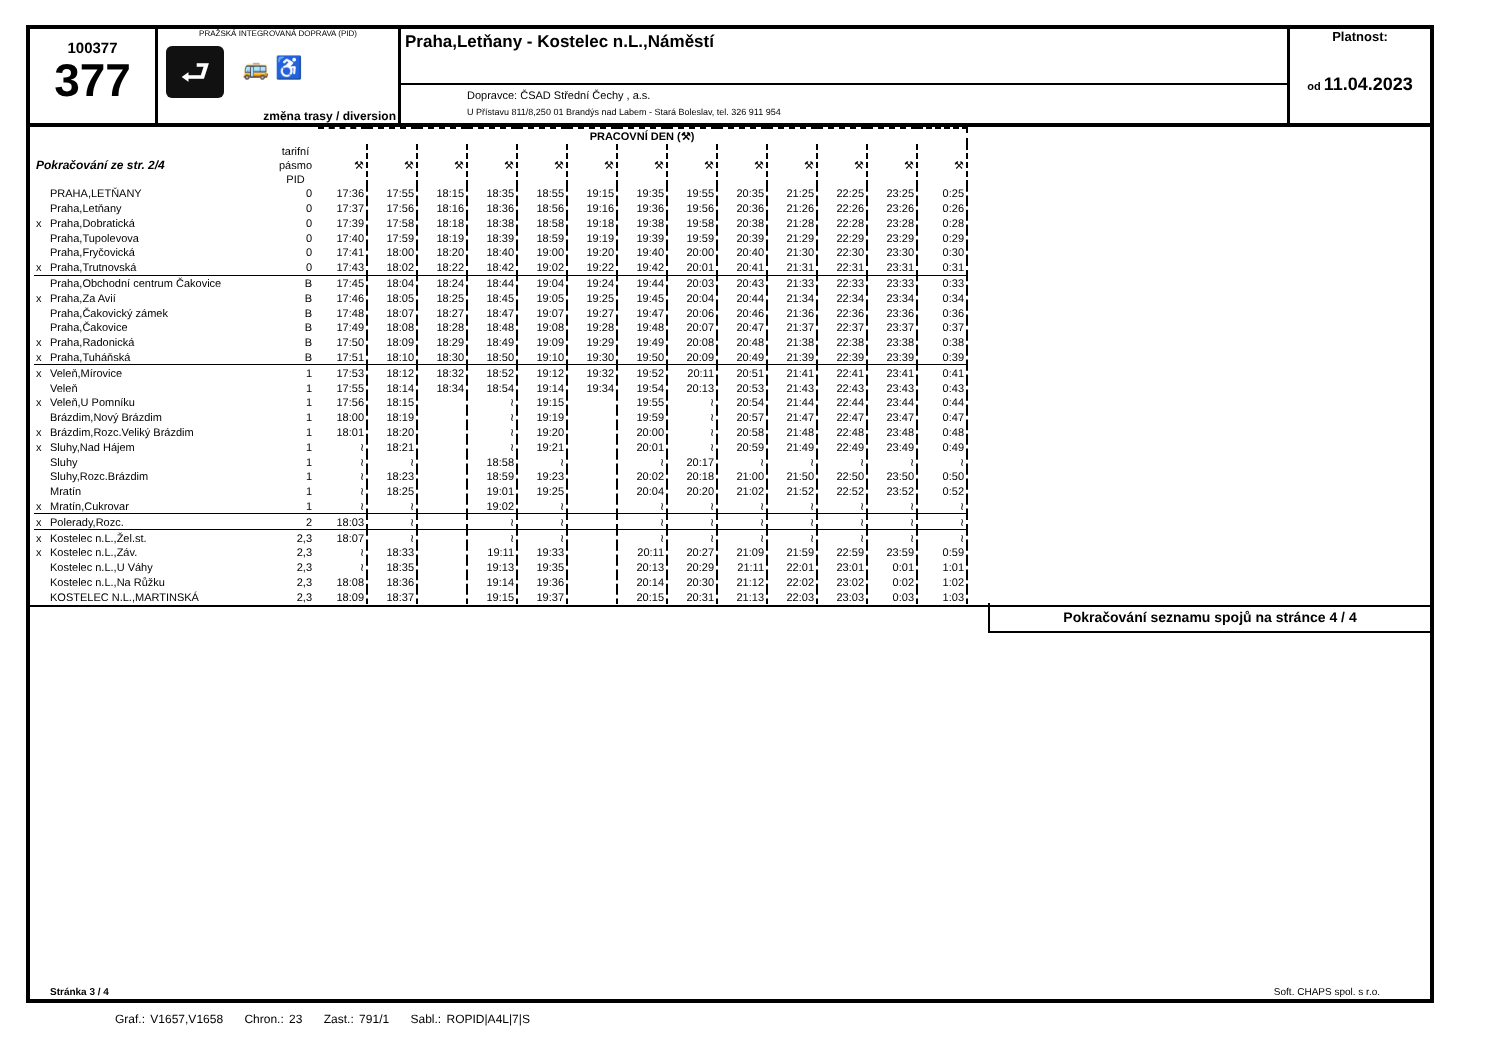100377
377
PRAŽSKÁ INTEGROVANÁ DOPRAVA (PID)
⮐ 🚌 ♿
změna trasy / diversion
Praha,Letňany - Kostelec n.L.,Náměstí
Dopravce: ČSAD Střední Čechy , a.s.
U Přístavu 811/8,250 01 Brandýs nad Labem - Stará Boleslav, tel. 326 911 954
Platnost:
od 11.04.2023
| | | | PRACOVNÍ DEN (⚒) | | | | | | | | | | | | |
| --- | --- | --- | --- | --- | --- | --- | --- | --- | --- | --- | --- | --- | --- | --- | --- |
| Pokračování ze str. 2/4 | | tarifní pásmo PID | ⚒ | ⚒ | ⚒ | ⚒ | ⚒ | ⚒ | ⚒ | ⚒ | ⚒ | ⚒ | ⚒ | ⚒ | ⚒ |
| | PRAHA,LETŇANY | 0 | 17:36 | 17:55 | 18:15 | 18:35 | 18:55 | 19:15 | 19:35 | 19:55 | 20:35 | 21:25 | 22:25 | 23:25 | 0:25 |
| | Praha,Letňany | 0 | 17:37 | 17:56 | 18:16 | 18:36 | 18:56 | 19:16 | 19:36 | 19:56 | 20:36 | 21:26 | 22:26 | 23:26 | 0:26 |
| x | Praha,Dobratická | 0 | 17:39 | 17:58 | 18:18 | 18:38 | 18:58 | 19:18 | 19:38 | 19:58 | 20:38 | 21:28 | 22:28 | 23:28 | 0:28 |
| | Praha,Tupolevova | 0 | 17:40 | 17:59 | 18:19 | 18:39 | 18:59 | 19:19 | 19:39 | 19:59 | 20:39 | 21:29 | 22:29 | 23:29 | 0:29 |
| | Praha,Fryčovická | 0 | 17:41 | 18:00 | 18:20 | 18:40 | 19:00 | 19:20 | 19:40 | 20:00 | 20:40 | 21:30 | 22:30 | 23:30 | 0:30 |
| x | Praha,Trutnovská | 0 | 17:43 | 18:02 | 18:22 | 18:42 | 19:02 | 19:22 | 19:42 | 20:01 | 20:41 | 21:31 | 22:31 | 23:31 | 0:31 |
| | Praha,Obchodní centrum Čakovice | B | 17:45 | 18:04 | 18:24 | 18:44 | 19:04 | 19:24 | 19:44 | 20:03 | 20:43 | 21:33 | 22:33 | 23:33 | 0:33 |
| x | Praha,Za Avií | B | 17:46 | 18:05 | 18:25 | 18:45 | 19:05 | 19:25 | 19:45 | 20:04 | 20:44 | 21:34 | 22:34 | 23:34 | 0:34 |
| | Praha,Čakovický zámek | B | 17:48 | 18:07 | 18:27 | 18:47 | 19:07 | 19:27 | 19:47 | 20:06 | 20:46 | 21:36 | 22:36 | 23:36 | 0:36 |
| | Praha,Čakovice | B | 17:49 | 18:08 | 18:28 | 18:48 | 19:08 | 19:28 | 19:48 | 20:07 | 20:47 | 21:37 | 22:37 | 23:37 | 0:37 |
| x | Praha,Radonická | B | 17:50 | 18:09 | 18:29 | 18:49 | 19:09 | 19:29 | 19:49 | 20:08 | 20:48 | 21:38 | 22:38 | 23:38 | 0:38 |
| x | Praha,Tuháňská | B | 17:51 | 18:10 | 18:30 | 18:50 | 19:10 | 19:30 | 19:50 | 20:09 | 20:49 | 21:39 | 22:39 | 23:39 | 0:39 |
| x | Veleň,Mírovice | 1 | 17:53 | 18:12 | 18:32 | 18:52 | 19:12 | 19:32 | 19:52 | 20:11 | 20:51 | 21:41 | 22:41 | 23:41 | 0:41 |
| | Veleň | 1 | 17:55 | 18:14 | 18:34 | 18:54 | 19:14 | 19:34 | 19:54 | 20:13 | 20:53 | 21:43 | 22:43 | 23:43 | 0:43 |
| x | Veleň,U Pomníku | 1 | 17:56 | 18:15 | | ≀ | 19:15 | | 19:55 | ≀ | 20:54 | 21:44 | 22:44 | 23:44 | 0:44 |
| | Brázdim,Nový Brázdim | 1 | 18:00 | 18:19 | | ≀ | 19:19 | | 19:59 | ≀ | 20:57 | 21:47 | 22:47 | 23:47 | 0:47 |
| x | Brázdim,Rozc.Veliký Brázdim | 1 | 18:01 | 18:20 | | ≀ | 19:20 | | 20:00 | ≀ | 20:58 | 21:48 | 22:48 | 23:48 | 0:48 |
| x | Sluhy,Nad Hájem | 1 | ≀ | 18:21 | | ≀ | 19:21 | | 20:01 | ≀ | 20:59 | 21:49 | 22:49 | 23:49 | 0:49 |
| | Sluhy | 1 | ≀ | ≀ | | 18:58 | ≀ | | ≀ | 20:17 | ≀ | ≀ | ≀ | ≀ | ≀ |
| | Sluhy,Rozc.Brázdim | 1 | ≀ | 18:23 | | 18:59 | 19:23 | | 20:02 | 20:18 | 21:00 | 21:50 | 22:50 | 23:50 | 0:50 |
| | Mratín | 1 | ≀ | 18:25 | | 19:01 | 19:25 | | 20:04 | 20:20 | 21:02 | 21:52 | 22:52 | 23:52 | 0:52 |
| x | Mratín,Cukrovar | 1 | ≀ | ≀ | | 19:02 | ≀ | | ≀ | ≀ | ≀ | ≀ | ≀ | ≀ | ≀ |
| x | Polerady,Rozc. | 2 | 18:03 | ≀ | | ≀ | ≀ | | ≀ | ≀ | ≀ | ≀ | ≀ | ≀ | ≀ |
| x | Kostelec n.L.,Žel.st. | 2,3 | 18:07 | ≀ | | ≀ | ≀ | | ≀ | ≀ | ≀ | ≀ | ≀ | ≀ | ≀ |
| x | Kostelec n.L.,Záv. | 2,3 | ≀ | 18:33 | | 19:11 | 19:33 | | 20:11 | 20:27 | 21:09 | 21:59 | 22:59 | 23:59 | 0:59 |
| | Kostelec n.L.,U Váhy | 2,3 | ≀ | 18:35 | | 19:13 | 19:35 | | 20:13 | 20:29 | 21:11 | 22:01 | 23:01 | 0:01 | 1:01 |
| | Kostelec n.L.,Na Růžku | 2,3 | 18:08 | 18:36 | | 19:14 | 19:36 | | 20:14 | 20:30 | 21:12 | 22:02 | 23:02 | 0:02 | 1:02 |
| | KOSTELEC N.L.,MARTINSKÁ | 2,3 | 18:09 | 18:37 | | 19:15 | 19:37 | | 20:15 | 20:31 | 21:13 | 22:03 | 23:03 | 0:03 | 1:03 |
Pokračování seznamu spojů na stránce 4 / 4
Stránka 3 / 4 Soft. CHAPS spol. s r.o.
Graf.: V1657,V1658 Chron.: 23 Zast.: 791/1 Sabl.: ROPID|A4L|7|S